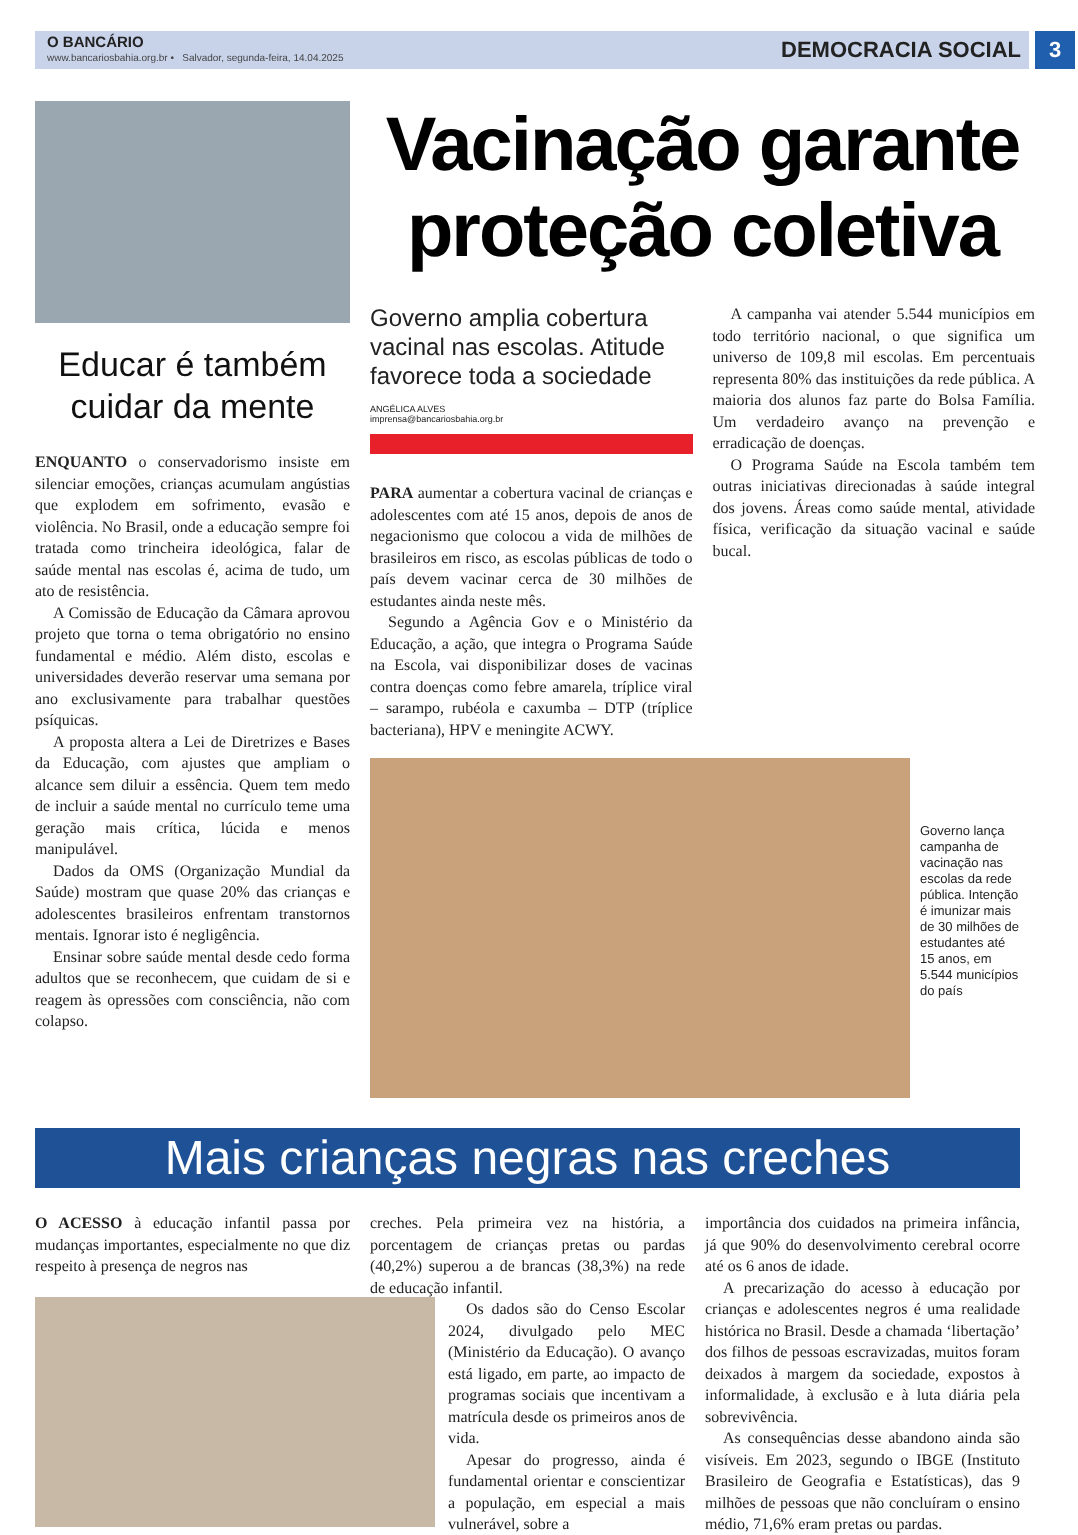O BANCÁRIO
www.bancariosbahia.org.br • Salvador, segunda-feira, 14.04.2025
DEMOCRACIA SOCIAL
3
Educar é também cuidar da mente
ENQUANTO o conservadorismo insiste em silenciar emoções, crianças acumulam angústias que explodem em sofrimento, evasão e violência. No Brasil, onde a educação sempre foi tratada como trincheira ideológica, falar de saúde mental nas escolas é, acima de tudo, um ato de resistência.
A Comissão de Educação da Câmara aprovou projeto que torna o tema obrigatório no ensino fundamental e médio. Além disto, escolas e universidades deverão reservar uma semana por ano exclusivamente para trabalhar questões psíquicas.
A proposta altera a Lei de Diretrizes e Bases da Educação, com ajustes que ampliam o alcance sem diluir a essência. Quem tem medo de incluir a saúde mental no currículo teme uma geração mais crítica, lúcida e menos manipulável.
Dados da OMS (Organização Mundial da Saúde) mostram que quase 20% das crianças e adolescentes brasileiros enfrentam transtornos mentais. Ignorar isto é negligência.
Ensinar sobre saúde mental desde cedo forma adultos que se reconhecem, que cuidam de si e reagem às opressões com consciência, não com colapso.
Vacinação garante proteção coletiva
Governo amplia cobertura vacinal nas escolas. Atitude favorece toda a sociedade
ANGÉLICA ALVES
imprensa@bancariosbahia.org.br
PARA aumentar a cobertura vacinal de crianças e adolescentes com até 15 anos, depois de anos de negacionismo que colocou a vida de milhões de brasileiros em risco, as escolas públicas de todo o país devem vacinar cerca de 30 milhões de estudantes ainda neste mês.
Segundo a Agência Gov e o Ministério da Educação, a ação, que integra o Programa Saúde na Escola, vai disponibilizar doses de vacinas contra doenças como febre amarela, tríplice viral – sarampo, rubéola e caxumba – DTP (tríplice bacteriana), HPV e meningite ACWY.
A campanha vai atender 5.544 municípios em todo território nacional, o que significa um universo de 109,8 mil escolas. Em percentuais representa 80% das instituições da rede pública. A maioria dos alunos faz parte do Bolsa Família. Um verdadeiro avanço na prevenção e erradicação de doenças.
O Programa Saúde na Escola também tem outras iniciativas direcionadas à saúde integral dos jovens. Áreas como saúde mental, atividade física, verificação da situação vacinal e saúde bucal.
Governo lança campanha de vacinação nas escolas da rede pública. Intenção é imunizar mais de 30 milhões de estudantes até 15 anos, em 5.544 municípios do país
Mais crianças negras nas creches
O ACESSO à educação infantil passa por mudanças importantes, especialmente no que diz respeito à presença de negros nas
creches. Pela primeira vez na história, a porcentagem de crianças pretas ou pardas (40,2%) superou a de brancas (38,3%) na rede de educação infantil.
Os dados são do Censo Escolar 2024, divulgado pelo MEC (Ministério da Educação). O avanço está ligado, em parte, ao impacto de programas sociais que incentivam a matrícula desde os primeiros anos de vida.
Apesar do progresso, ainda é fundamental orientar e conscientizar a população, em especial a mais vulnerável, sobre a
importância dos cuidados na primeira infância, já que 90% do desenvolvimento cerebral ocorre até os 6 anos de idade.
A precarização do acesso à educação por crianças e adolescentes negros é uma realidade histórica no Brasil. Desde a chamada ‘libertação’ dos filhos de pessoas escravizadas, muitos foram deixados à margem da sociedade, expostos à informalidade, à exclusão e à luta diária pela sobrevivência.
As consequências desse abandono ainda são visíveis. Em 2023, segundo o IBGE (Instituto Brasileiro de Geografia e Estatísticas), das 9 milhões de pessoas que não concluíram o ensino médio, 71,6% eram pretas ou pardas.